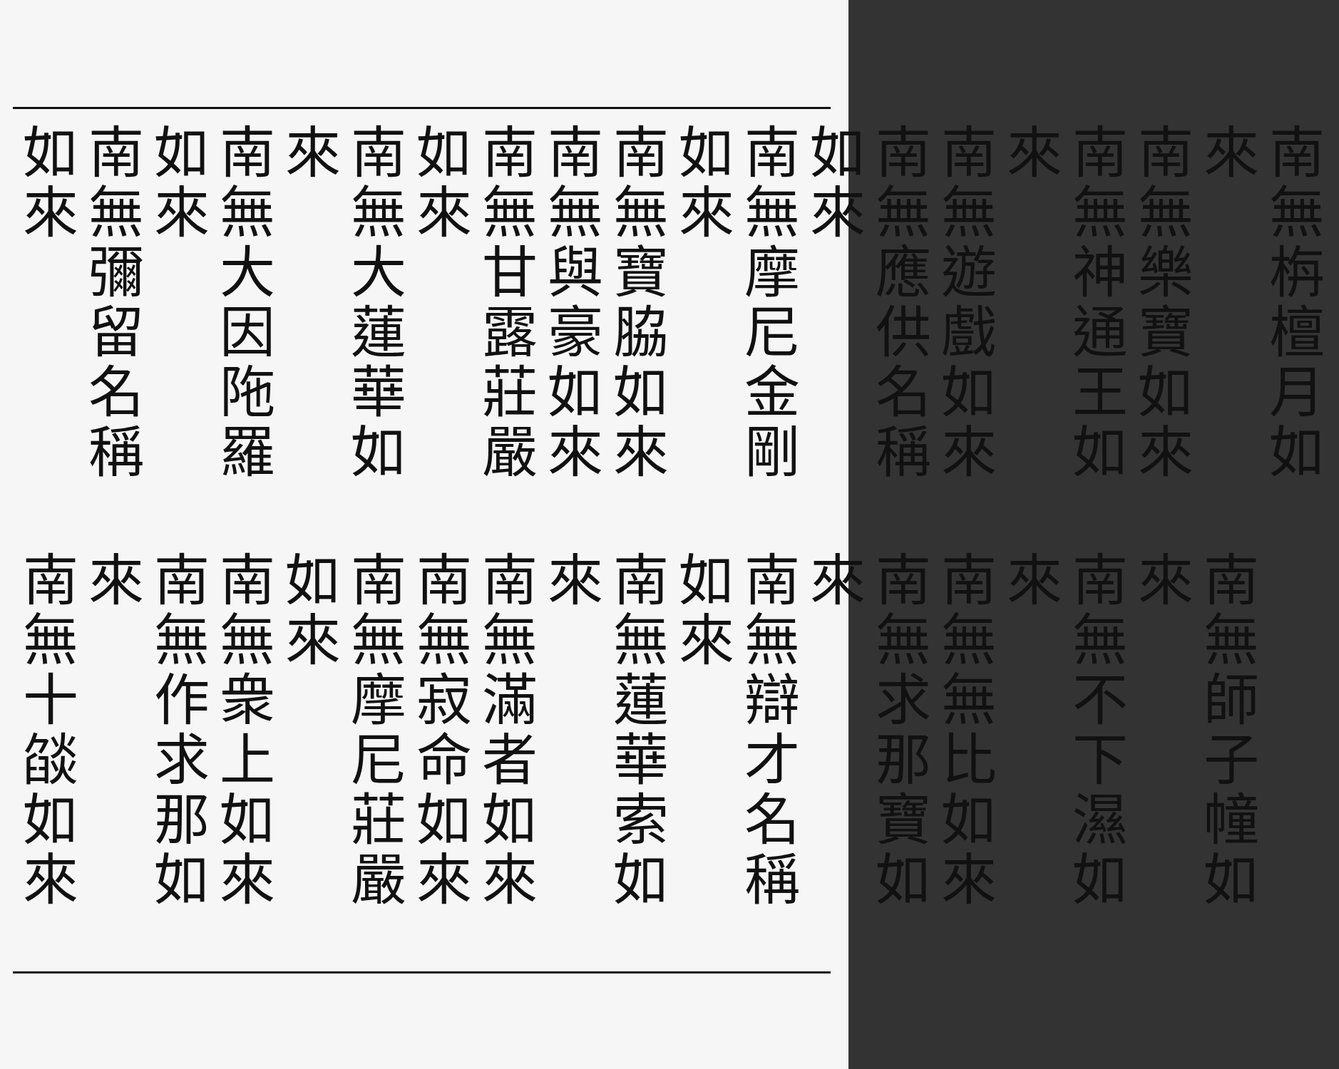南無栴檀月如來
南無樂寶如來
南無神通王如來
南無遊戲如來
南無應供名稱如來
南無摩尼金剛如來
南無寶脇如來
南無與豪如來
南無甘露莊嚴如來
南無大蓮華如來
南無大因陁羅如來
南無彌留名稱如來
南無師子幢如來
南無不下濕如來
南無無比如來
南無求那寶如來
南無辯才名稱如來
南無蓮華索如來
南無滿者如來
南無寂命如來
南無摩尼莊嚴如來
南無衆上如來
南無作求那如來
南無十燄如來